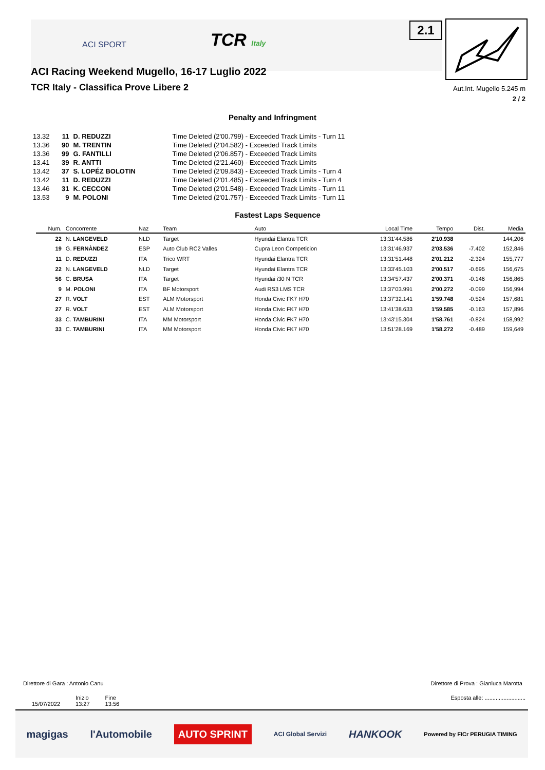ACI SPORT TCR Italy 2.1
ACI Racing Weekend Mugello, 16-17 Luglio 2022
TCR Italy - Classifica Prove Libere 2
Aut.Int. Mugello 5.245 m
2 / 2
Penalty and Infringment
| 13.32 | 11 | D. REDUZZI | Time Deleted (2'00.799) - Exceeded Track Limits - Turn 11 |
| 13.36 | 90 | M. TRENTIN | Time Deleted (2'04.582) - Exceeded Track Limits |
| 13.36 | 99 | G. FANTILLI | Time Deleted (2'06.857) - Exceeded Track Limits |
| 13.41 | 39 | R. ANTTI | Time Deleted (2'21.460) - Exceeded Track Limits |
| 13.42 | 37 | S. LOPÉZ BOLOTIN | Time Deleted (2'09.843) - Exceeded Track Limits - Turn 4 |
| 13.42 | 11 | D. REDUZZI | Time Deleted (2'01.485) - Exceeded Track Limits - Turn 4 |
| 13.46 | 31 | K. CECCON | Time Deleted (2'01.548) - Exceeded Track Limits - Turn 11 |
| 13.53 | 9 | M. POLONI | Time Deleted (2'01.757) - Exceeded Track Limits - Turn 11 |
Fastest Laps Sequence
| Num. | Concorrente | Naz | Team | Auto | Local Time | Tempo | Dist. | Media |
| --- | --- | --- | --- | --- | --- | --- | --- | --- |
| 22 | N. LANGEVELD | NLD | Target | Hyundai Elantra TCR | 13:31'44.586 | 2'10.938 | | 144,206 |
| 19 | G. FERNÀNDEZ | ESP | Auto Club RC2 Valles | Cupra Leon Competicion | 13:31'46.937 | 2'03.536 | -7.402 | 152,846 |
| 11 | D. REDUZZI | ITA | Trico WRT | Hyundai Elantra TCR | 13:31'51.448 | 2'01.212 | -2.324 | 155,777 |
| 22 | N. LANGEVELD | NLD | Target | Hyundai Elantra TCR | 13:33'45.103 | 2'00.517 | -0.695 | 156,675 |
| 56 | C. BRUSA | ITA | Target | Hyundai i30 N TCR | 13:34'57.437 | 2'00.371 | -0.146 | 156,865 |
| 9 | M. POLONI | ITA | BF Motorsport | Audi RS3 LMS TCR | 13:37'03.991 | 2'00.272 | -0.099 | 156,994 |
| 27 | R. VOLT | EST | ALM Motorsport | Honda Civic FK7 H70 | 13:37'32.141 | 1'59.748 | -0.524 | 157,681 |
| 27 | R. VOLT | EST | ALM Motorsport | Honda Civic FK7 H70 | 13:41'38.633 | 1'59.585 | -0.163 | 157,896 |
| 33 | C. TAMBURINI | ITA | MM Motorsport | Honda Civic FK7 H70 | 13:43'15.304 | 1'58.761 | -0.824 | 158,992 |
| 33 | C. TAMBURINI | ITA | MM Motorsport | Honda Civic FK7 H70 | 13:51'28.169 | 1'58.272 | -0.489 | 159,649 |
Direttore di Gara : Antonio Canu
Direttore di Prova : Gianluca Marotta
15/07/2022 Inizio
13:27 Fine
13:56
Esposta alle: ..........................
magigas l'Automobile AUTO SPRINT ACI Global Servizi HANKOOK Powered by FICr PERUGIA TIMING